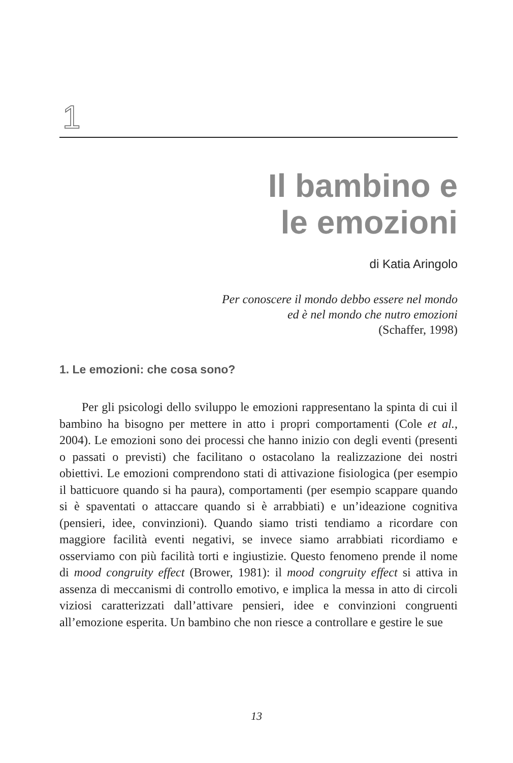1
Il bambino e
le emozioni
di Katia Aringolo
Per conoscere il mondo debbo essere nel mondo
ed è nel mondo che nutro emozioni
(Schaffer, 1998)
1. Le emozioni: che cosa sono?
Per gli psicologi dello sviluppo le emozioni rappresentano la spinta di cui il bambino ha bisogno per mettere in atto i propri comportamenti (Cole et al., 2004). Le emozioni sono dei processi che hanno inizio con degli eventi (presenti o passati o previsti) che facilitano o ostacolano la realizzazione dei nostri obiettivi. Le emozioni comprendono stati di attivazione fisiologica (per esempio il batticuore quando si ha paura), comportamenti (per esempio scappare quando si è spaventati o attaccare quando si è arrabbiati) e un’ideazione cognitiva (pensieri, idee, convinzioni). Quando siamo tristi tendiamo a ricordare con maggiore facilità eventi negativi, se invece siamo arrabbiati ricordiamo e osserviamo con più facilità torti e ingiustizie. Questo fenomeno prende il nome di mood congruity effect (Brower, 1981): il mood congruity effect si attiva in assenza di meccanismi di controllo emotivo, e implica la messa in atto di circoli viziosi caratterizzati dall’attivare pensieri, idee e convinzioni congruenti all’emozione esperita. Un bambino che non riesce a controllare e gestire le sue
13